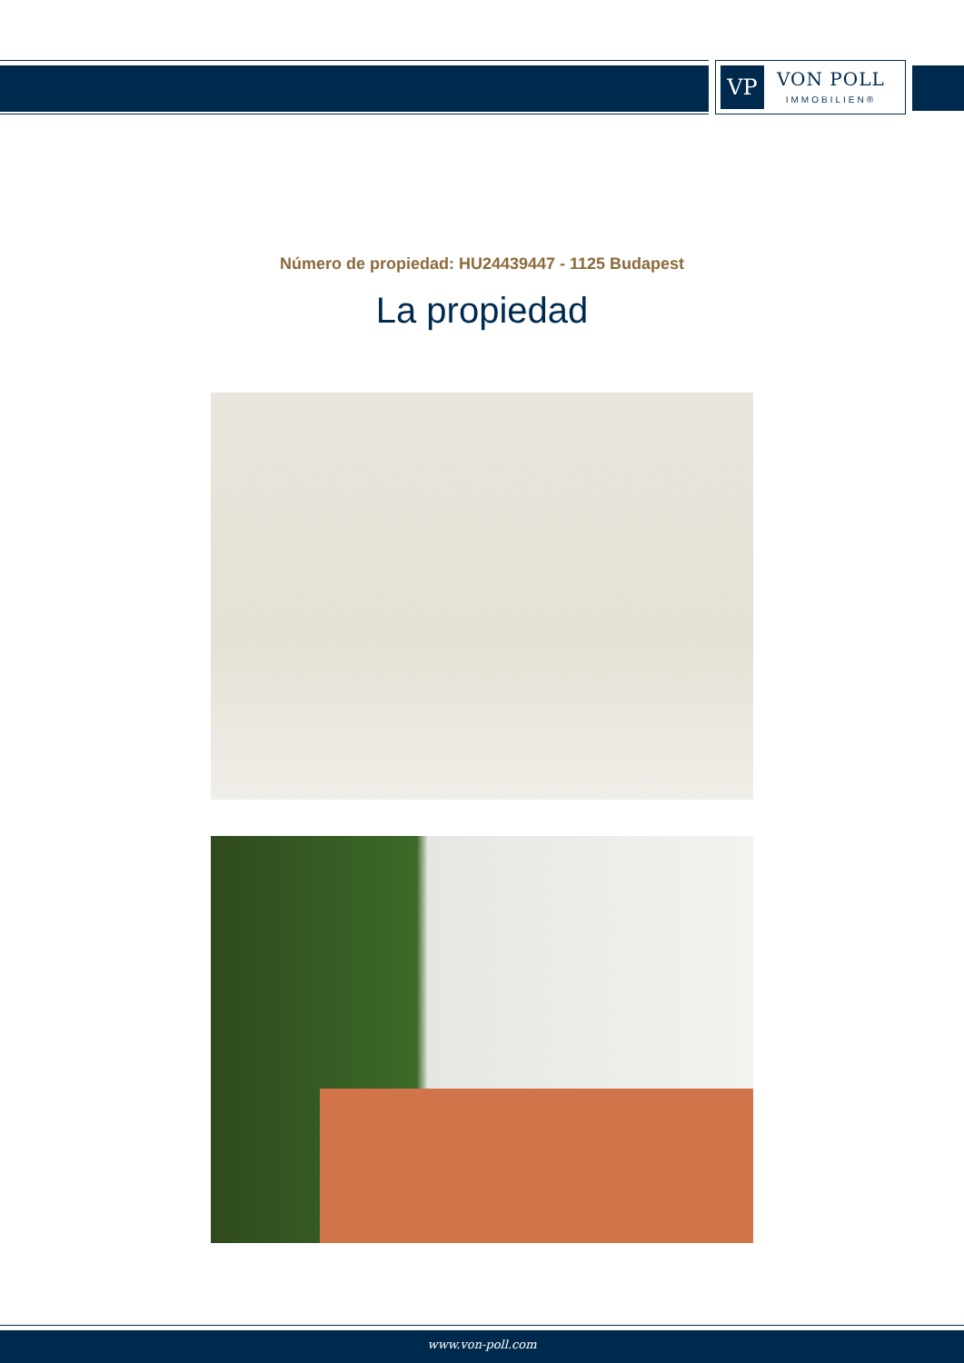VP
VON POLL
IMMOBILIEN®
Número de propiedad: HU24439447 - 1125 Budapest
La propiedad
www.von-poll.com